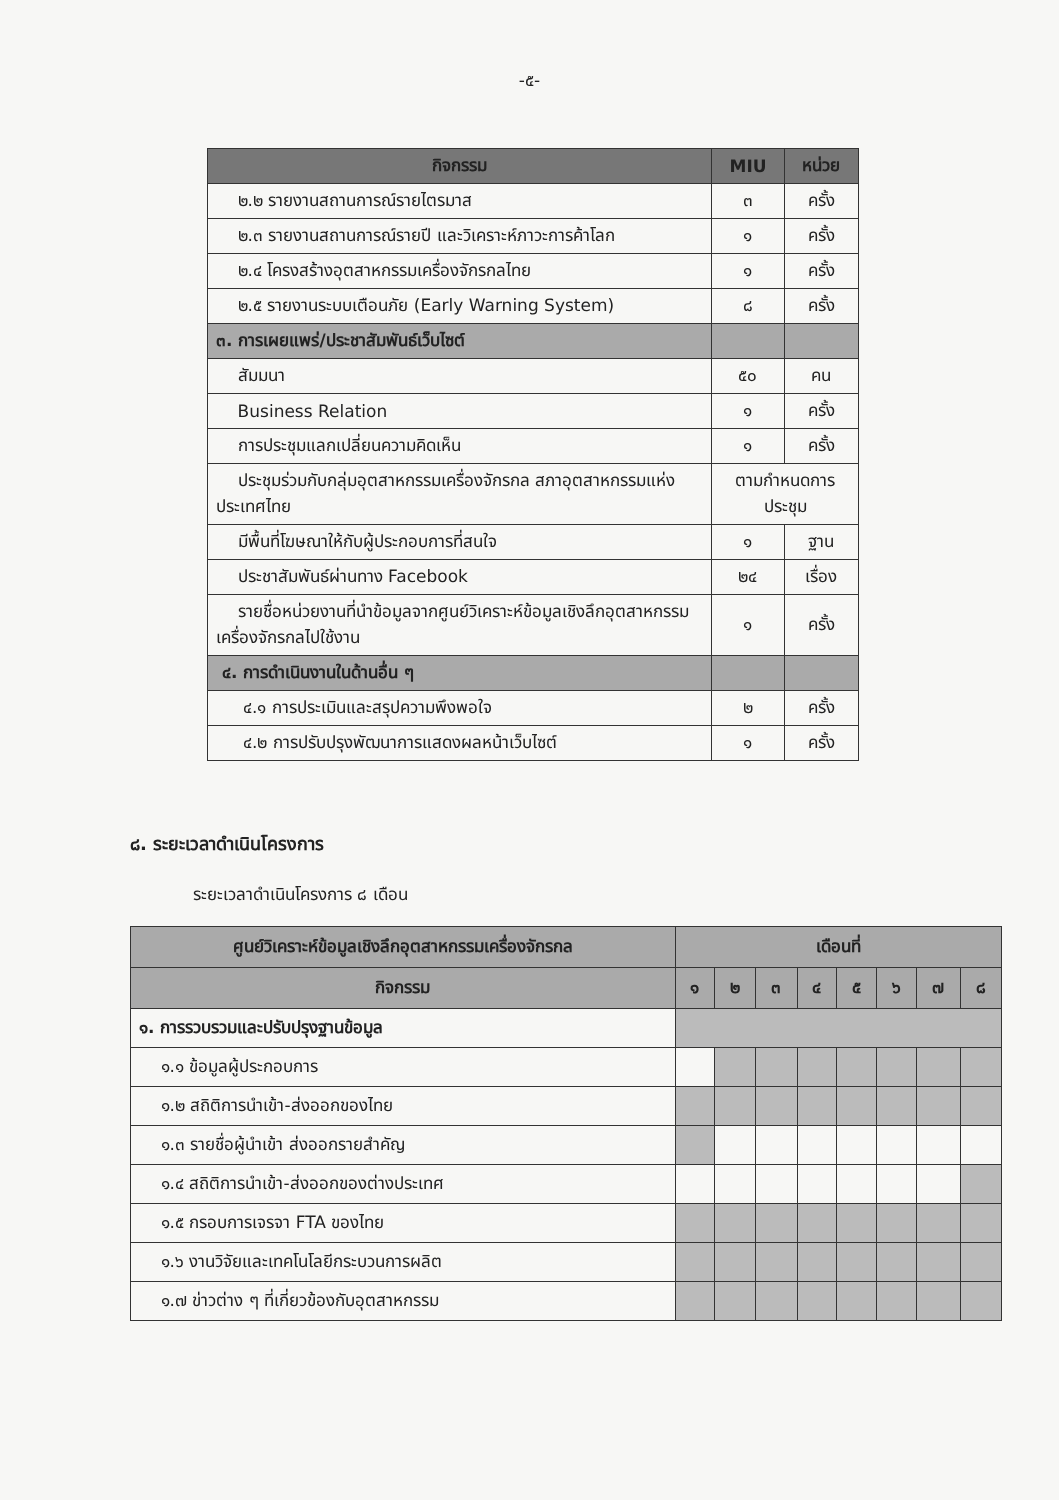-๕-
| กิจกรรม | MIU | หน่วย |
| --- | --- | --- |
| ๒.๒ รายงานสถานการณ์รายไตรมาส | ๓ | ครั้ง |
| ๒.๓ รายงานสถานการณ์รายปี และวิเคราะห์ภาวะการค้าโลก | ๑ | ครั้ง |
| ๒.๔ โครงสร้างอุตสาหกรรมเครื่องจักรกลไทย | ๑ | ครั้ง |
| ๒.๕ รายงานระบบเตือนภัย (Early Warning System) | ๘ | ครั้ง |
| ๓. การเผยแพร่/ประชาสัมพันธ์เว็บไซต์ | | |
| สัมมนา | ๕๐ | คน |
| Business Relation | ๑ | ครั้ง |
| การประชุมแลกเปลี่ยนความคิดเห็น | ๑ | ครั้ง |
| ประชุมร่วมกับกลุ่มอุตสาหกรรมเครื่องจักรกล สภาอุตสาหกรรมแห่งประเทศไทย | ตามกำหนดการประชุม | |
| มีพื้นที่โฆษณาให้กับผู้ประกอบการที่สนใจ | ๑ | ฐาน |
| ประชาสัมพันธ์ผ่านทาง Facebook | ๒๔ | เรื่อง |
| รายชื่อหน่วยงานที่นำข้อมูลจากศูนย์วิเคราะห์ข้อมูลเชิงลึกอุตสาหกรรมเครื่องจักรกลไปใช้งาน | ๑ | ครั้ง |
| ๔. การดำเนินงานในด้านอื่น ๆ | | |
| ๔.๑ การประเมินและสรุปความพึงพอใจ | ๒ | ครั้ง |
| ๔.๒ การปรับปรุงพัฒนาการแสดงผลหน้าเว็บไซต์ | ๑ | ครั้ง |
๘. ระยะเวลาดำเนินโครงการ
ระยะเวลาดำเนินโครงการ ๘ เดือน
| ศูนย์วิเคราะห์ข้อมูลเชิงลึกอุตสาหกรรมเครื่องจักรกล | เดือนที่ | | | | | | | |
| --- | --- | --- | --- | --- | --- | --- | --- | --- |
| กิจกรรม | ๑ | ๒ | ๓ | ๔ | ๕ | ๖ | ๗ | ๘ |
| ๑. การรวบรวมและปรับปรุงฐานข้อมูล | | | | | | | | |
| ๑.๑ ข้อมูลผู้ประกอบการ | | | | | | | | |
| ๑.๒ สถิติการนำเข้า-ส่งออกของไทย | | | | | | | | |
| ๑.๓ รายชื่อผู้นำเข้า ส่งออกรายสำคัญ | | | | | | | | |
| ๑.๔ สถิติการนำเข้า-ส่งออกของต่างประเทศ | | | | | | | | |
| ๑.๕ กรอบการเจรจา FTA ของไทย | | | | | | | | |
| ๑.๖ งานวิจัยและเทคโนโลยีกระบวนการผลิต | | | | | | | | |
| ๑.๗ ข่าวต่าง ๆ ที่เกี่ยวข้องกับอุตสาหกรรม | | | | | | | | |